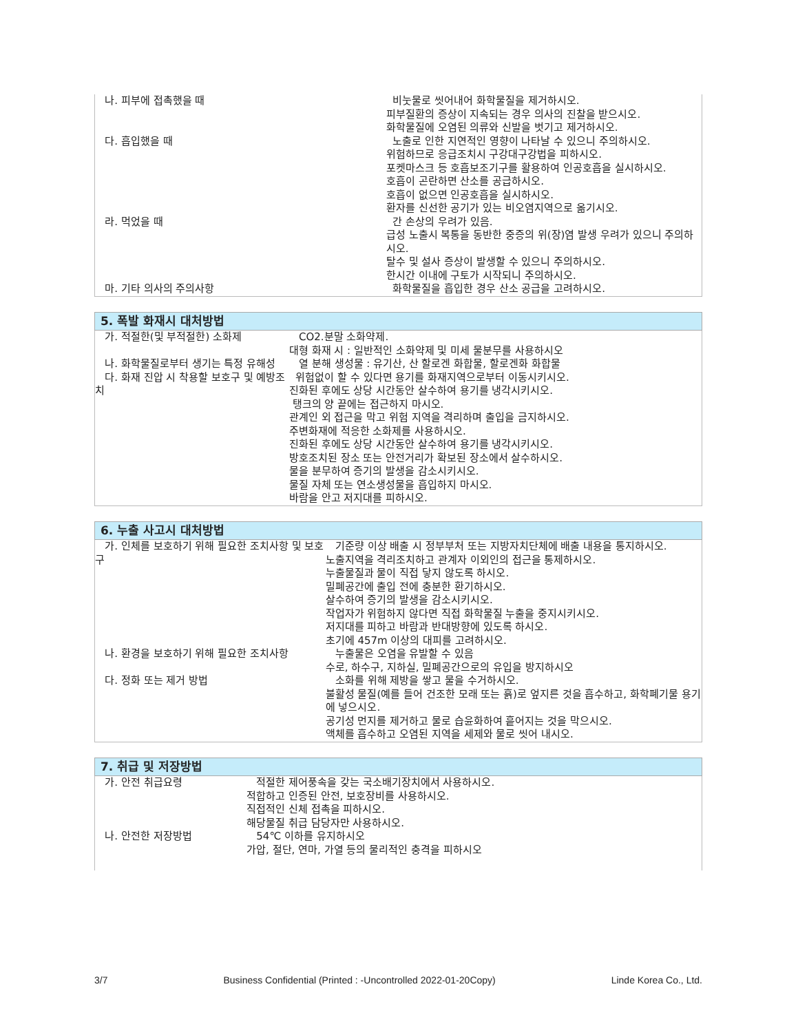| 나. 피부에 접촉했을 때 | 비눗물로 씻어내어 화학물질을 제거하시오. 피부질환의 증상이 지속되는 경우 의사의 진찰을 받으시오. 화학물질에 오염된 의류와 신발을 벗기고 제거하시오. |
| 다. 흡입했을 때 | 노출로 인한 지연적인 영향이 나타날 수 있으니 주의하시오. 위험하므로 응급조치시 구강대구강법을 피하시오. 포켓마스크 등 호흡보조기구를 활용하여 인공호흡을 실시하시오. 호흡이 곤란하면 산소를 공급하시오. 호흡이 없으면 인공호흡을 실시하시오. 환자를 신선한 공기가 있는 비오염지역으로 옮기시오. |
| 라. 먹었을 때 | 간 손상의 우려가 있음. 급성 노출시 복통을 동반한 중증의 위(장)염 발생 우려가 있으니 주의하시오. 탈수 및 설사 증상이 발생할 수 있으니 주의하시오. 한시간 이내에 구토가 시작되니 주의하시오. |
| 마. 기타 의사의 주의사항 | 화학물질을 흡입한 경우 산소 공급을 고려하시오. |
| 5. 폭발 화재시 대처방법 | |
| 가. 적절한(및 부적절한) 소화제 | CO2.분말 소화약제. 대형 화재 시 : 일반적인 소화약제 및 미세 물분무를 사용하시오 |
| 나. 화학물질로부터 생기는 특정 유해성 | 열 분해 생성물 : 유기산, 산 할로겐 화합물, 할로겐화 화합물 |
| 다. 화재 진압 시 착용할 보호구 및 예방조치 | 위험없이 할 수 있다면 용기를 화재지역으로부터 이동시키시오. 진화된 후에도 상당 시간동안 살수하여 용기를 냉각시키시오. 탱크의 양 끝에는 접근하지 마시오. 관계인 외 접근을 막고 위험 지역을 격리하며 출입을 금지하시오. 주변화재에 적응한 소화제를 사용하시오. 진화된 후에도 상당 시간동안 살수하여 용기를 냉각시키시오. 방호조치된 장소 또는 안전거리가 확보된 장소에서 살수하시오. 물을 분무하여 증기의 발생을 감소시키시오. 물질 자체 또는 연소생성물을 흡입하지 마시오. 바람을 안고 저지대를 피하시오. |
| 6. 누출 사고시 대처방법 | |
| 가. 인체를 보호하기 위해 필요한 조치사항 및 보호구 | 기준량 이상 배출 시 정부부처 또는 지방자치단체에 배출 내용을 통지하시오. 노출지역을 격리조치하고 관계자 이외인의 접근을 통제하시오. 누출물질과 물이 직접 닿지 않도록 하시오. 밀폐공간에 출입 전에 충분한 환기하시오. 살수하여 증기의 발생을 감소시키시오. 작업자가 위험하지 않다면 직접 화학물질 누출을 중지시키시오. 저지대를 피하고 바람과 반대방향에 있도록 하시오. 초기에 457m 이상의 대피를 고려하시오. |
| 나. 환경을 보호하기 위해 필요한 조치사항 | 누출물은 오염을 유발할 수 있음 수로, 하수구, 지하실, 밀폐공간으로의 유입을 방지하시오 |
| 다. 정화 또는 제거 방법 | 소화를 위해 제방을 쌓고 물을 수거하시오. 불활성 물질(예를 들어 건조한 모래 또는 흙)로 엎지른 것을 흡수하고, 화학폐기물 용기에 넣으시오. 공기성 먼지를 제거하고 물로 습윤화하여 흩어지는 것을 막으시오. 액체를 흡수하고 오염된 지역을 세제와 물로 씻어 내시오. |
| 7. 취급 및 저장방법 | |
| 가. 안전 취급요령 | 적절한 제어풍속을 갖는 국소배기장치에서 사용하시오. 적합하고 인증된 안전, 보호장비를 사용하시오. 직접적인 신체 접촉을 피하시오. 해당물질 취급 담당자만 사용하시오. |
| 나. 안전한 저장방법 | 54℃ 이하를 유지하시오 가압, 절단, 연마, 가열 등의 물리적인 충격을 피하시오 |
3/7 Business Confidential (Printed : -Uncontrolled 2022-01-20Copy) Linde Korea Co., Ltd.